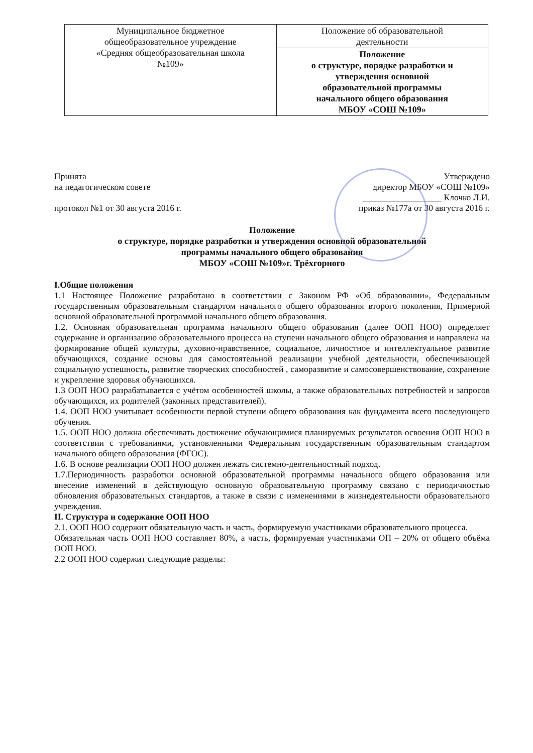| Муниципальное бюджетное общеобразовательное учреждение «Средняя общеобразовательная школа №109» | Положение об образовательной деятельности |
| | Положение о структуре, порядке разработки и утверждения основной образовательной программы начального общего образования МБОУ «СОШ №109» |
Принята
на педагогическом совете
протокол №1 от 30 августа 2016 г.
Утверждено
директор МБОУ «СОШ №109»
__________________ Клочко Л.И.
приказ №177а от 30 августа 2016 г.
Положение
о структуре, порядке разработки и утверждения основной образовательной
программы начального общего образования
МБОУ «СОШ №109»г. Трёхгорного
I.Общие положения
1.1 Настоящее Положение разработано в соответствии с Законом РФ «Об образовании», Федеральным государственным образовательным стандартом начального общего образования второго поколения, Примерной основной образовательной программой начального общего образования.
1.2. Основная образовательная программа начального общего образования (далее ООП НОО) определяет содержание и организацию образовательного процесса на ступени начального общего образования и направлена на формирование общей культуры, духовно-нравственное, социальное, личностное и интеллектуальное развитие обучающихся, создание основы для самостоятельной реализации учебной деятельности, обеспечивающей социальную успешность, развитие творческих способностей , саморазвитие и самосовершенствование, сохранение и укрепление здоровья обучающихся.
1.3 ООП НОО разрабатывается с учётом особенностей школы, а также образовательных потребностей и запросов обучающихся, их родителей (законных представителей).
1.4. ООП НОО учитывает особенности первой ступени общего образования как фундамента всего последующего обучения.
1.5. ООП НОО должна обеспечивать достижение обучающимися планируемых результатов освоения ООП НОО в соответствии с требованиями, установленными Федеральным государственным образовательным стандартом начального общего образования (ФГОС).
1.6. В основе реализации ООП НОО должен лежать системно-деятельностный подход.
1.7.Периодичность разработки основной образовательной программы начального общего образования или внесение изменений в действующую основную образовательную программу связано с периодичностью обновления образовательных стандартов, а также в связи с изменениями в жизнедеятельности образовательного учреждения.
II. Структура и содержание ООП НОО
2.1. ООП НОО содержит обязательную часть и часть, формируемую участниками образовательного процесса.
Обязательная часть ООП НОО составляет 80%, а часть, формируемая участниками ОП – 20% от общего объёма ООП НОО.
2.2 ООП НОО содержит следующие разделы: